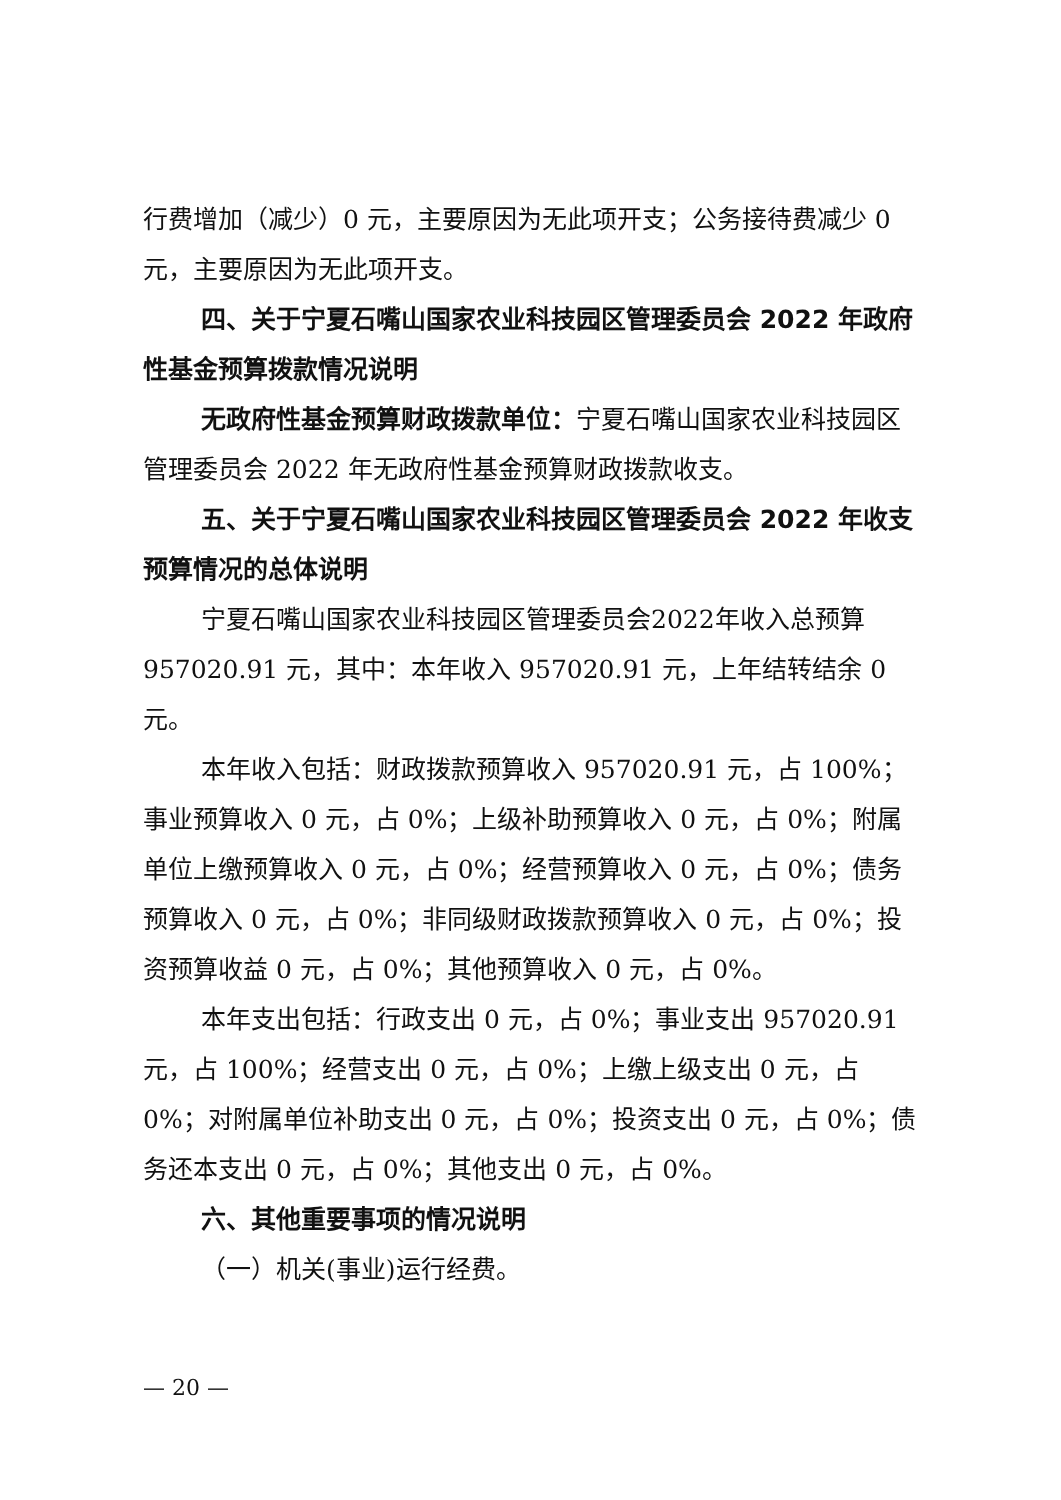行费增加（减少）0 元，主要原因为无此项开支；公务接待费减少 0 元，主要原因为无此项开支。
四、关于宁夏石嘴山国家农业科技园区管理委员会 2022 年政府性基金预算拨款情况说明
无政府性基金预算财政拨款单位：宁夏石嘴山国家农业科技园区管理委员会 2022 年无政府性基金预算财政拨款收支。
五、关于宁夏石嘴山国家农业科技园区管理委员会 2022 年收支预算情况的总体说明
宁夏石嘴山国家农业科技园区管理委员会2022年收入总预算 957020.91 元，其中：本年收入 957020.91 元，上年结转结余 0 元。
本年收入包括：财政拨款预算收入 957020.91 元，占 100%；事业预算收入 0 元，占 0%；上级补助预算收入 0 元，占 0%；附属单位上缴预算收入 0 元，占 0%；经营预算收入 0 元，占 0%；债务预算收入 0 元，占 0%；非同级财政拨款预算收入 0 元，占 0%；投资预算收益 0 元，占 0%；其他预算收入 0 元，占 0%。
本年支出包括：行政支出 0 元，占 0%；事业支出 957020.91 元，占 100%；经营支出 0 元，占 0%；上缴上级支出 0 元，占 0%；对附属单位补助支出 0 元，占 0%；投资支出 0 元，占 0%；债务还本支出 0 元，占 0%；其他支出 0 元，占 0%。
六、其他重要事项的情况说明
（一）机关(事业)运行经费。
— 20 —